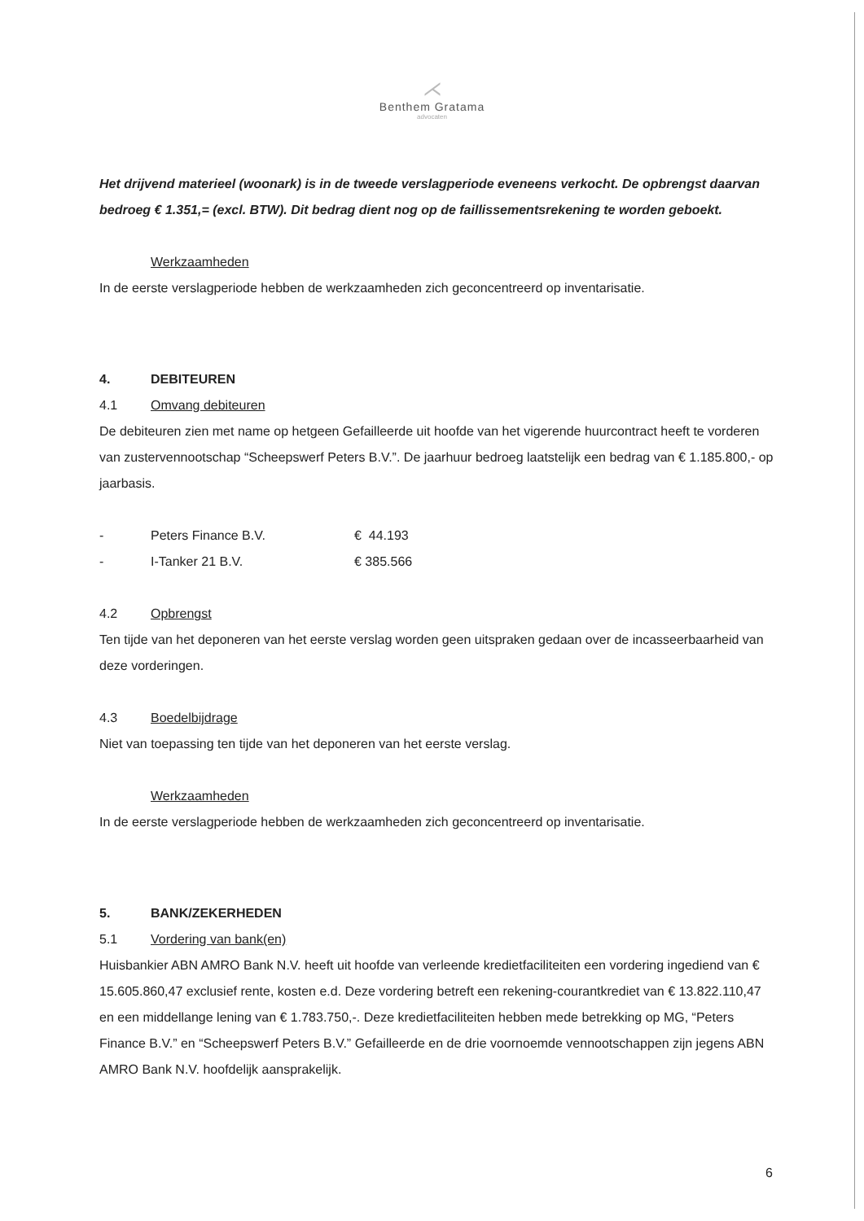⋌
Benthem Gratama
advocaten
Het drijvend materieel (woonark) is in de tweede verslagperiode eveneens verkocht. De opbrengst daarvan bedroeg € 1.351,= (excl. BTW). Dit bedrag dient nog op de faillissementsrekening te worden geboekt.
Werkzaamheden
In de eerste verslagperiode hebben de werkzaamheden zich geconcentreerd op inventarisatie.
4. DEBITEUREN
4.1 Omvang debiteuren
De debiteuren zien met name op hetgeen Gefailleerde uit hoofde van het vigerende huurcontract heeft te vorderen van zustervennootschap “Scheepswerf Peters B.V.”. De jaarhuur bedroeg laatstelijk een bedrag van € 1.185.800,- op jaarbasis.
- Peters Finance B.V. € 44.193
- I-Tanker 21 B.V. € 385.566
4.2 Opbrengst
Ten tijde van het deponeren van het eerste verslag worden geen uitspraken gedaan over de incasseerbaarheid van deze vorderingen.
4.3 Boedelbijdrage
Niet van toepassing ten tijde van het deponeren van het eerste verslag.
Werkzaamheden
In de eerste verslagperiode hebben de werkzaamheden zich geconcentreerd op inventarisatie.
5. BANK/ZEKERHEDEN
5.1 Vordering van bank(en)
Huisbankier ABN AMRO Bank N.V. heeft uit hoofde van verleende kredietfaciliteiten een vordering ingediend van € 15.605.860,47 exclusief rente, kosten e.d. Deze vordering betreft een rekening-courantkrediet van € 13.822.110,47 en een middellange lening van € 1.783.750,-. Deze kredietfaciliteiten hebben mede betrekking op MG, “Peters Finance B.V.” en “Scheepswerf Peters B.V.” Gefailleerde en de drie voornoemde vennootschappen zijn jegens ABN AMRO Bank N.V. hoofdelijk aansprakelijk.
6